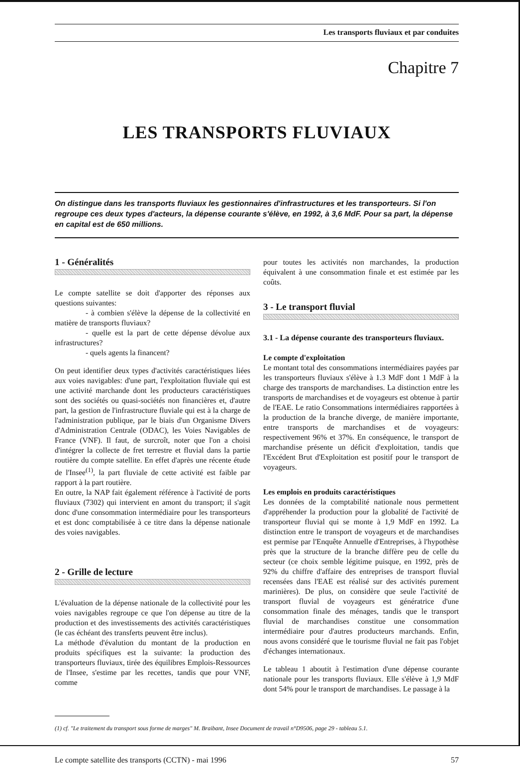Les transports fluviaux et par conduites
Chapitre 7
LES TRANSPORTS FLUVIAUX
On distingue dans les transports fluviaux les gestionnaires d'infrastructures et les transporteurs. Si l'on regroupe ces deux types d'acteurs, la dépense courante s'élève, en 1992, à 3,6 MdF. Pour sa part, la dépense en capital est de 650 millions.
1 - Généralités
Le compte satellite se doit d'apporter des réponses aux questions suivantes:
- à combien s'élève la dépense de la collectivité en matière de transports fluviaux?
- quelle est la part de cette dépense dévolue aux infrastructures?
- quels agents la financent?
On peut identifier deux types d'activités caractéristiques liées aux voies navigables: d'une part, l'exploitation fluviale qui est une activité marchande dont les producteurs caractéristiques sont des sociétés ou quasi-sociétés non financières et, d'autre part, la gestion de l'infrastructure fluviale qui est à la charge de l'administration publique, par le biais d'un Organisme Divers d'Administration Centrale (ODAC), les Voies Navigables de France (VNF). Il faut, de surcroît, noter que l'on a choisi d'intégrer la collecte de fret terrestre et fluvial dans la partie routière du compte satellite. En effet d'après une récente étude de l'Insee<sup>(1)</sup>, la part fluviale de cette activité est faible par rapport à la part routière.
En outre, la NAP fait également référence à l'activité de ports fluviaux (7302) qui intervient en amont du transport; il s'agit donc d'une consommation intermédiaire pour les transporteurs et est donc comptabilisée à ce titre dans la dépense nationale des voies navigables.
2 - Grille de lecture
L'évaluation de la dépense nationale de la collectivité pour les voies navigables regroupe ce que l'on dépense au titre de la production et des investissements des activités caractéristiques (le cas échéant des transferts peuvent être inclus).
La méthode d'évalution du montant de la production en produits spécifiques est la suivante: la production des transporteurs fluviaux, tirée des équilibres Emplois-Ressources de l'Insee, s'estime par les recettes, tandis que pour VNF, comme
pour toutes les activités non marchandes, la production équivalent à une consommation finale et est estimée par les coûts.
3 - Le transport fluvial
3.1 - La dépense courante des transporteurs fluviaux.
Le compte d'exploitation
Le montant total des consommations intermédiaires payées par les transporteurs fluviaux s'élève à 1.3 MdF dont 1 MdF à la charge des transports de marchandises. La distinction entre les transports de marchandises et de voyageurs est obtenue à partir de l'EAE. Le ratio Consommations intermédiaires rapportées à la production de la branche diverge, de manière importante, entre transports de marchandises et de voyageurs: respectivement 96% et 37%. En conséquence, le transport de marchandise présente un déficit d'exploitation, tandis que l'Excédent Brut d'Exploitation est positif pour le transport de voyageurs.
Les emplois en produits caractéristiques
Les données de la comptabilité nationale nous permettent d'appréhender la production pour la globalité de l'activité de transporteur fluvial qui se monte à 1,9 MdF en 1992. La distinction entre le transport de voyageurs et de marchandises est permise par l'Enquête Annuelle d'Entreprises, à l'hypothèse près que la structure de la branche diffère peu de celle du secteur (ce choix semble légitime puisque, en 1992, près de 92% du chiffre d'affaire des entreprises de transport fluvial recensées dans l'EAE est réalisé sur des activités purement marinières). De plus, on considère que seule l'activité de transport fluvial de voyageurs est génératrice d'une consommation finale des ménages, tandis que le transport fluvial de marchandises constitue une consommation intermédiaire pour d'autres producteurs marchands. Enfin, nous avons considéré que le tourisme fluvial ne fait pas l'objet d'échanges internationaux.
Le tableau 1 aboutit à l'estimation d'une dépense courante nationale pour les transports fluviaux. Elle s'élève à 1,9 MdF dont 54% pour le transport de marchandises. Le passage à la
(1) cf. "Le traitement du transport sous forme de marges" M. Braibant, Insee Document de travail n°D9506, page 29 - tableau 5.1.
Le compte satellite des transports (CCTN) - mai 1996 57